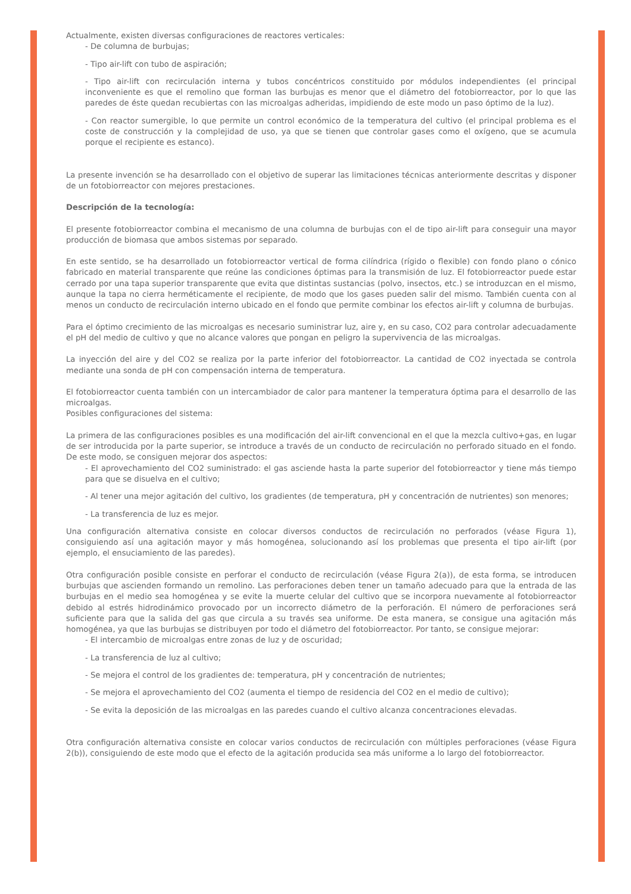Actualmente, existen diversas configuraciones de reactores verticales:
- De columna de burbujas;
- Tipo air-lift con tubo de aspiración;
- Tipo air-lift con recirculación interna y tubos concéntricos constituido por módulos independientes (el principal inconveniente es que el remolino que forman las burbujas es menor que el diámetro del fotobiorreactor, por lo que las paredes de éste quedan recubiertas con las microalgas adheridas, impidiendo de este modo un paso óptimo de la luz).
- Con reactor sumergible, lo que permite un control económico de la temperatura del cultivo (el principal problema es el coste de construcción y la complejidad de uso, ya que se tienen que controlar gases como el oxígeno, que se acumula porque el recipiente es estanco).
La presente invención se ha desarrollado con el objetivo de superar las limitaciones técnicas anteriormente descritas y disponer de un fotobiorreactor con mejores prestaciones.
Descripción de la tecnología:
El presente fotobiorreactor combina el mecanismo de una columna de burbujas con el de tipo air-lift para conseguir una mayor producción de biomasa que ambos sistemas por separado.
En este sentido, se ha desarrollado un fotobiorreactor vertical de forma cilíndrica (rígido o flexible) con fondo plano o cónico fabricado en material transparente que reúne las condiciones óptimas para la transmisión de luz. El fotobiorreactor puede estar cerrado por una tapa superior transparente que evita que distintas sustancias (polvo, insectos, etc.) se introduzcan en el mismo, aunque la tapa no cierra herméticamente el recipiente, de modo que los gases pueden salir del mismo. También cuenta con al menos un conducto de recirculación interno ubicado en el fondo que permite combinar los efectos air-lift y columna de burbujas.
Para el óptimo crecimiento de las microalgas es necesario suministrar luz, aire y, en su caso, CO2 para controlar adecuadamente el pH del medio de cultivo y que no alcance valores que pongan en peligro la supervivencia de las microalgas.
La inyección del aire y del CO2 se realiza por la parte inferior del fotobiorreactor. La cantidad de CO2 inyectada se controla mediante una sonda de pH con compensación interna de temperatura.
El fotobiorreactor cuenta también con un intercambiador de calor para mantener la temperatura óptima para el desarrollo de las microalgas.
Posibles configuraciones del sistema:
La primera de las configuraciones posibles es una modificación del air-lift convencional en el que la mezcla cultivo+gas, en lugar de ser introducida por la parte superior, se introduce a través de un conducto de recirculación no perforado situado en el fondo. De este modo, se consiguen mejorar dos aspectos:
- El aprovechamiento del CO2 suministrado: el gas asciende hasta la parte superior del fotobiorreactor y tiene más tiempo para que se disuelva en el cultivo;
- Al tener una mejor agitación del cultivo, los gradientes (de temperatura, pH y concentración de nutrientes) son menores;
- La transferencia de luz es mejor.
Una configuración alternativa consiste en colocar diversos conductos de recirculación no perforados (véase Figura 1), consiguiendo así una agitación mayor y más homogénea, solucionando así los problemas que presenta el tipo air-lift (por ejemplo, el ensuciamiento de las paredes).
Otra configuración posible consiste en perforar el conducto de recirculación (véase Figura 2(a)), de esta forma, se introducen burbujas que ascienden formando un remolino. Las perforaciones deben tener un tamaño adecuado para que la entrada de las burbujas en el medio sea homogénea y se evite la muerte celular del cultivo que se incorpora nuevamente al fotobiorreactor debido al estrés hidrodinámico provocado por un incorrecto diámetro de la perforación. El número de perforaciones será suficiente para que la salida del gas que circula a su través sea uniforme. De esta manera, se consigue una agitación más homogénea, ya que las burbujas se distribuyen por todo el diámetro del fotobiorreactor. Por tanto, se consigue mejorar:
- El intercambio de microalgas entre zonas de luz y de oscuridad;
- La transferencia de luz al cultivo;
- Se mejora el control de los gradientes de: temperatura, pH y concentración de nutrientes;
- Se mejora el aprovechamiento del CO2 (aumenta el tiempo de residencia del CO2 en el medio de cultivo);
- Se evita la deposición de las microalgas en las paredes cuando el cultivo alcanza concentraciones elevadas.
Otra configuración alternativa consiste en colocar varios conductos de recirculación con múltiples perforaciones (véase Figura 2(b)), consiguiendo de este modo que el efecto de la agitación producida sea más uniforme a lo largo del fotobiorreactor.